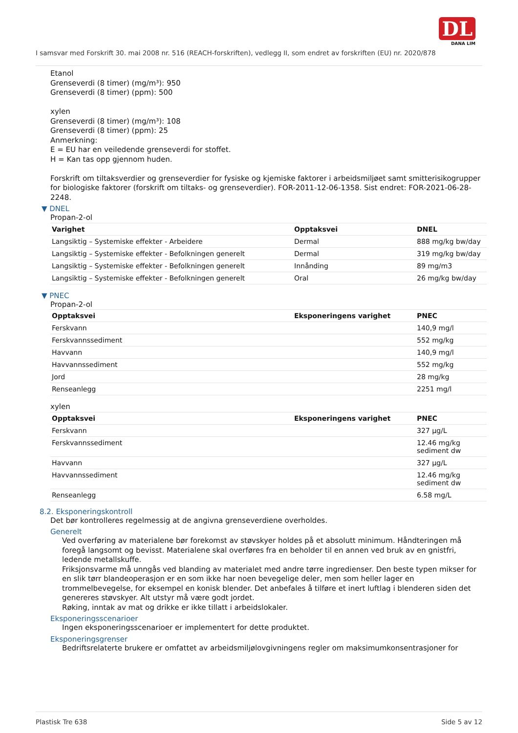DL
DANA LIM
I samsvar med Forskrift 30. mai 2008 nr. 516 (REACH-forskriften), vedlegg II, som endret av forskriften (EU) nr. 2020/878
Etanol
Grenseverdi (8 timer) (mg/m³): 950
Grenseverdi (8 timer) (ppm): 500
xylen
Grenseverdi (8 timer) (mg/m³): 108
Grenseverdi (8 timer) (ppm): 25
Anmerkning:
E = EU har en veiledende grenseverdi for stoffet.
H = Kan tas opp gjennom huden.
Forskrift om tiltaksverdier og grenseverdier for fysiske og kjemiske faktorer i arbeidsmiljøet samt smitterisikogrupper for biologiske faktorer (forskrift om tiltaks- og grenseverdier). FOR-2011-12-06-1358. Sist endret: FOR-2021-06-28-2248.
▼ DNEL
Propan-2-ol
| Varighet | Opptaksvei | DNEL |
| --- | --- | --- |
| Langsiktig – Systemiske effekter - Arbeidere | Dermal | 888 mg/kg bw/day |
| Langsiktig – Systemiske effekter - Befolkningen generelt | Dermal | 319 mg/kg bw/day |
| Langsiktig – Systemiske effekter - Befolkningen generelt | Innånding | 89 mg/m3 |
| Langsiktig – Systemiske effekter - Befolkningen generelt | Oral | 26 mg/kg bw/day |
▼ PNEC
Propan-2-ol
| Opptaksvei | Eksponeringens varighet | PNEC |
| --- | --- | --- |
| Ferskvann | | 140,9 mg/l |
| Ferskvannssediment | | 552 mg/kg |
| Havvann | | 140,9 mg/l |
| Havvannssediment | | 552 mg/kg |
| Jord | | 28 mg/kg |
| Renseanlegg | | 2251 mg/l |
xylen
| Opptaksvei | Eksponeringens varighet | PNEC |
| --- | --- | --- |
| Ferskvann | | 327 µg/L |
| Ferskvannssediment | | 12.46 mg/kg sediment dw |
| Havvann | | 327 µg/L |
| Havvannssediment | | 12.46 mg/kg sediment dw |
| Renseanlegg | | 6.58 mg/L |
8.2. Eksponeringskontroll
Det bør kontrolleres regelmessig at de angivna grenseverdiene overholdes.
Generelt
Ved overføring av materialene bør forekomst av støvskyer holdes på et absolutt minimum. Håndteringen må foregå langsomt og bevisst. Materialene skal overføres fra en beholder til en annen ved bruk av en gnistfri, ledende metallskuffe.
Friksjonsvarme må unngås ved blanding av materialet med andre tørre ingredienser. Den beste typen mikser for en slik tørr blandeoperasjon er en som ikke har noen bevegelige deler, men som heller lager en trommelbevegelse, for eksempel en konisk blender. Det anbefales å tilføre et inert luftlag i blenderen siden det genereres støvskyer. Alt utstyr må være godt jordet.
Røking, inntak av mat og drikke er ikke tillatt i arbeidslokaler.
Eksponeringsscenarioer
Ingen eksponeringsscenarioer er implementert for dette produktet.
Eksponeringsgrenser
Bedriftsrelaterte brukere er omfattet av arbeidsmiljølovgivningens regler om maksimumkonsentrasjoner for
Plastisk Tre 638 Side 5 av 12